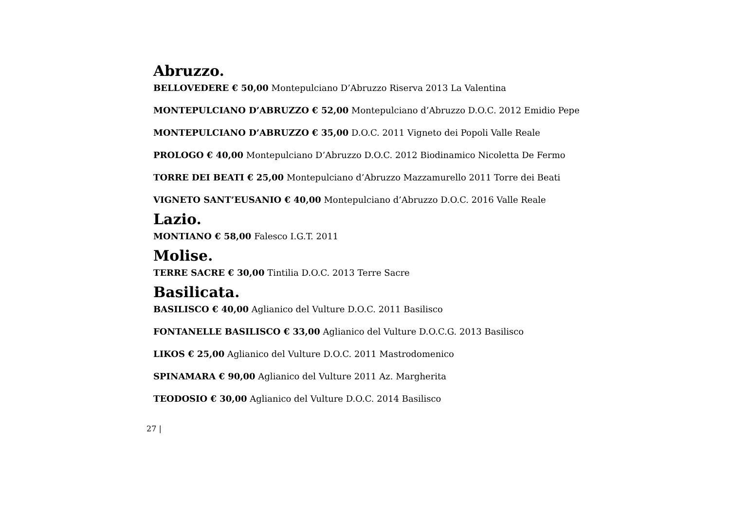Abruzzo.
BELLOVEDERE € 50,00 Montepulciano D’Abruzzo Riserva 2013 La Valentina
MONTEPULCIANO D’ABRUZZO € 52,00 Montepulciano d’Abruzzo D.O.C. 2012 Emidio Pepe
MONTEPULCIANO D’ABRUZZO € 35,00 D.O.C. 2011 Vigneto dei Popoli Valle Reale
PROLOGO € 40,00 Montepulciano D’Abruzzo D.O.C. 2012 Biodinamico Nicoletta De Fermo
TORRE DEI BEATI € 25,00 Montepulciano d’Abruzzo Mazzamurello 2011 Torre dei Beati
VIGNETO SANT’EUSANIO € 40,00 Montepulciano d’Abruzzo D.O.C. 2016 Valle Reale
Lazio.
MONTIANO € 58,00 Falesco I.G.T. 2011
Molise.
TERRE SACRE € 30,00 Tintilia D.O.C. 2013 Terre Sacre
Basilicata.
BASILISCO € 40,00 Aglianico del Vulture D.O.C. 2011 Basilisco
FONTANELLE BASILISCO € 33,00 Aglianico del Vulture D.O.C.G. 2013 Basilisco
LIKOS € 25,00 Aglianico del Vulture D.O.C. 2011 Mastrodomenico
SPINAMARA € 90,00 Aglianico del Vulture 2011 Az. Margherita
TEODOSIO € 30,00 Aglianico del Vulture D.O.C. 2014 Basilisco
27 |